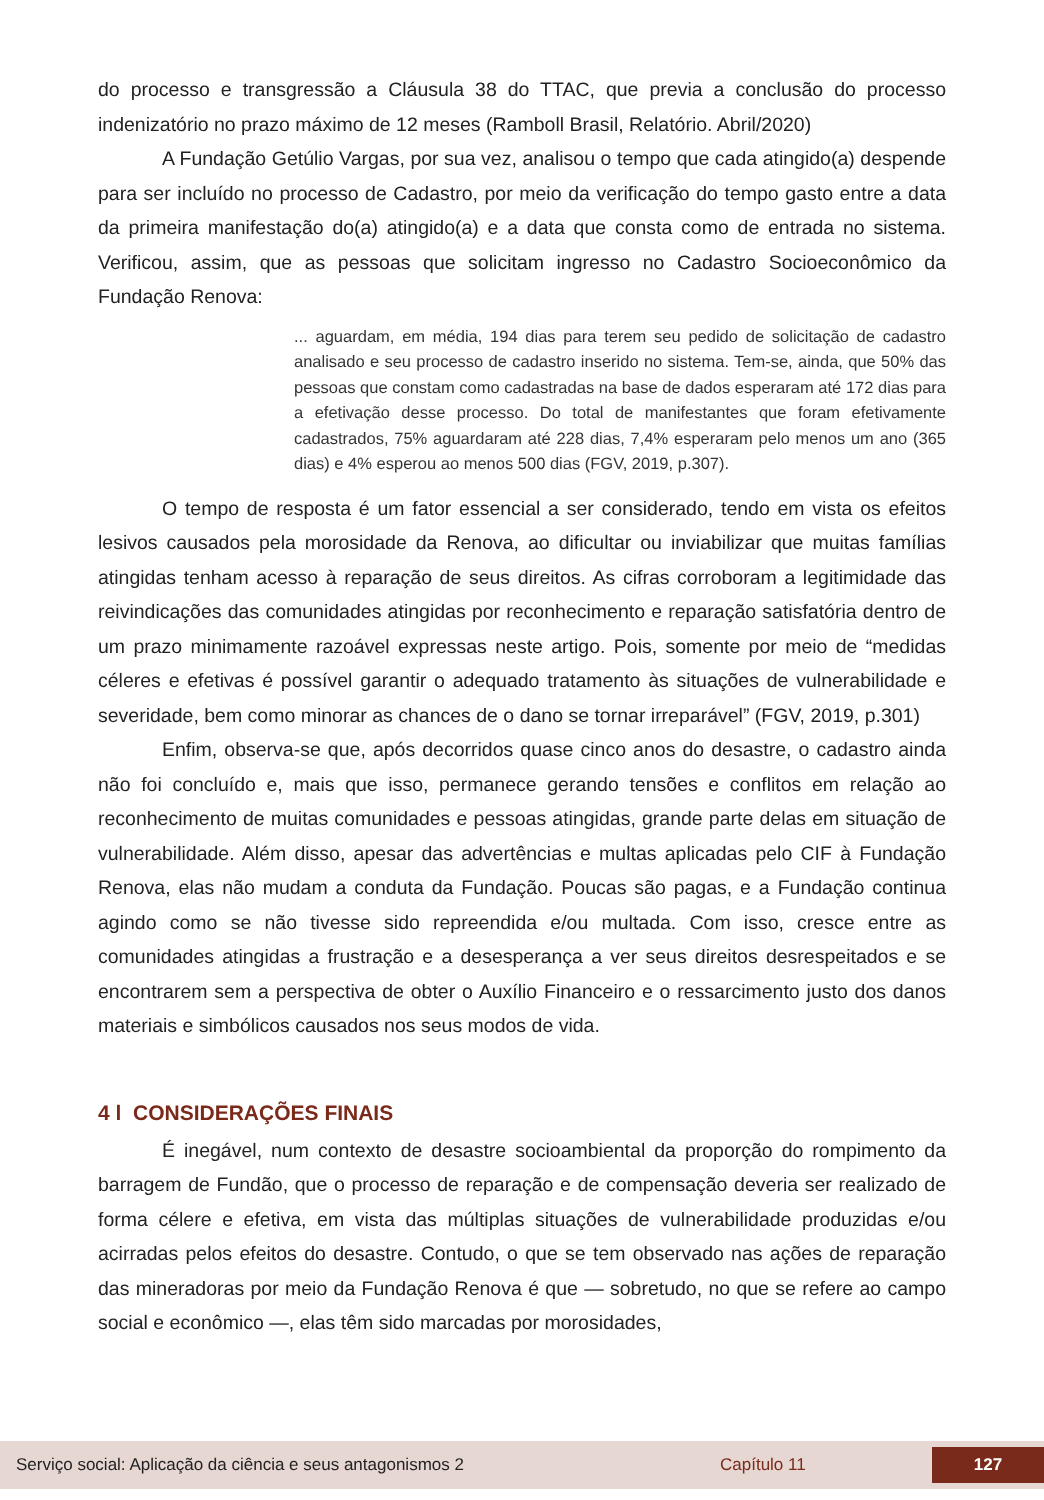do processo e transgressão a Cláusula 38 do TTAC, que previa a conclusão do processo indenizatório no prazo máximo de 12 meses (Ramboll Brasil, Relatório. Abril/2020)
A Fundação Getúlio Vargas, por sua vez, analisou o tempo que cada atingido(a) despende para ser incluído no processo de Cadastro, por meio da verificação do tempo gasto entre a data da primeira manifestação do(a) atingido(a) e a data que consta como de entrada no sistema. Verificou, assim, que as pessoas que solicitam ingresso no Cadastro Socioeconômico da Fundação Renova:
... aguardam, em média, 194 dias para terem seu pedido de solicitação de cadastro analisado e seu processo de cadastro inserido no sistema. Tem-se, ainda, que 50% das pessoas que constam como cadastradas na base de dados esperaram até 172 dias para a efetivação desse processo. Do total de manifestantes que foram efetivamente cadastrados, 75% aguardaram até 228 dias, 7,4% esperaram pelo menos um ano (365 dias) e 4% esperou ao menos 500 dias (FGV, 2019, p.307).
O tempo de resposta é um fator essencial a ser considerado, tendo em vista os efeitos lesivos causados pela morosidade da Renova, ao dificultar ou inviabilizar que muitas famílias atingidas tenham acesso à reparação de seus direitos. As cifras corroboram a legitimidade das reivindicações das comunidades atingidas por reconhecimento e reparação satisfatória dentro de um prazo minimamente razoável expressas neste artigo. Pois, somente por meio de “medidas céleres e efetivas é possível garantir o adequado tratamento às situações de vulnerabilidade e severidade, bem como minorar as chances de o dano se tornar irreparável” (FGV, 2019, p.301)
Enfim, observa-se que, após decorridos quase cinco anos do desastre, o cadastro ainda não foi concluído e, mais que isso, permanece gerando tensões e conflitos em relação ao reconhecimento de muitas comunidades e pessoas atingidas, grande parte delas em situação de vulnerabilidade. Além disso, apesar das advertências e multas aplicadas pelo CIF à Fundação Renova, elas não mudam a conduta da Fundação. Poucas são pagas, e a Fundação continua agindo como se não tivesse sido repreendida e/ou multada. Com isso, cresce entre as comunidades atingidas a frustração e a desesperança a ver seus direitos desrespeitados e se encontrarem sem a perspectiva de obter o Auxílio Financeiro e o ressarcimento justo dos danos materiais e simbólicos causados nos seus modos de vida.
4 l CONSIDERAÇÕES FINAIS
É inegável, num contexto de desastre socioambiental da proporção do rompimento da barragem de Fundão, que o processo de reparação e de compensação deveria ser realizado de forma célere e efetiva, em vista das múltiplas situações de vulnerabilidade produzidas e/ou acirradas pelos efeitos do desastre. Contudo, o que se tem observado nas ações de reparação das mineradoras por meio da Fundação Renova é que — sobretudo, no que se refere ao campo social e econômico —, elas têm sido marcadas por morosidades,
Serviço social: Aplicação da ciência e seus antagonismos 2 Capítulo 11 127